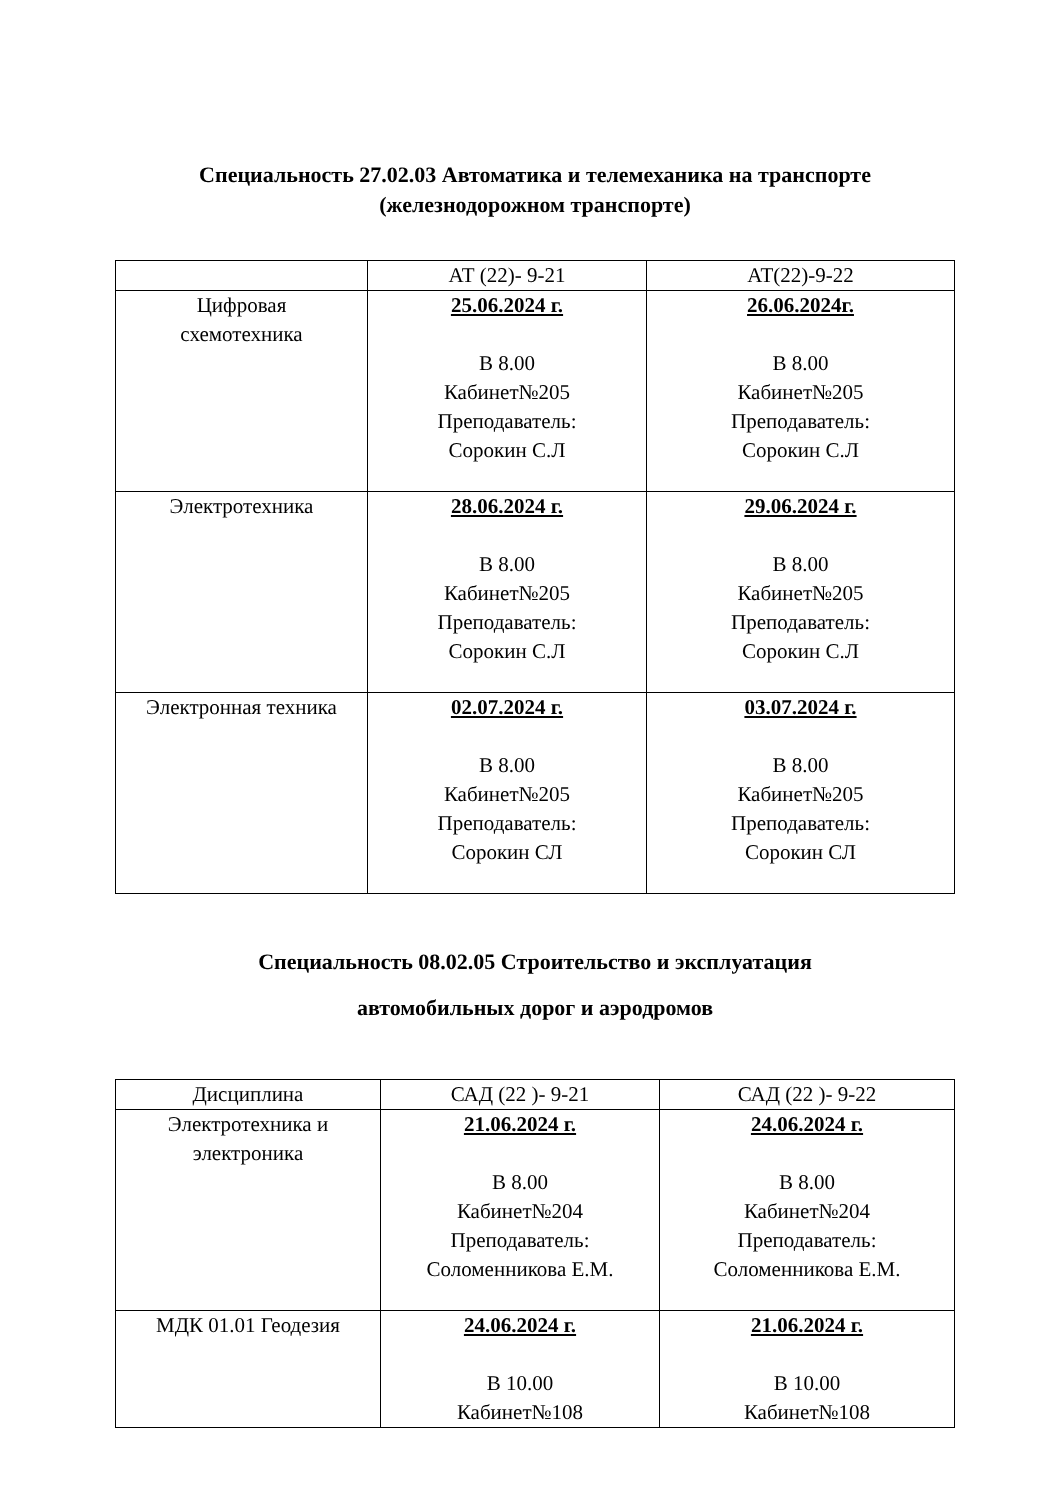Специальность 27.02.03 Автоматика и телемеханика на транспорте
(железнодорожном транспорте)
| | АТ (22)- 9-21 | АТ(22)-9-22 |
| Цифровая схемотехника | 25.06.2024 г. В 8.00 Кабинет№205 Преподаватель: Сорокин С.Л | 26.06.2024г. В 8.00 Кабинет№205 Преподаватель: Сорокин С.Л |
| Электротехника | 28.06.2024 г. В 8.00 Кабинет№205 Преподаватель: Сорокин С.Л | 29.06.2024 г. В 8.00 Кабинет№205 Преподаватель: Сорокин С.Л |
| Электронная техника | 02.07.2024 г. В 8.00 Кабинет№205 Преподаватель: Сорокин СЛ | 03.07.2024 г. В 8.00 Кабинет№205 Преподаватель: Сорокин СЛ |
Специальность 08.02.05 Строительство и эксплуатация
автомобильных дорог и аэродромов
| Дисциплина | САД (22 )- 9-21 | САД (22 )- 9-22 |
| Электротехника и электроника | 21.06.2024 г. В 8.00 Кабинет№204 Преподаватель: Соломенникова Е.М. | 24.06.2024 г. В 8.00 Кабинет№204 Преподаватель: Соломенникова Е.М. |
| МДК 01.01 Геодезия | 24.06.2024 г. В 10.00 Кабинет№108 | 21.06.2024 г. В 10.00 Кабинет№108 |